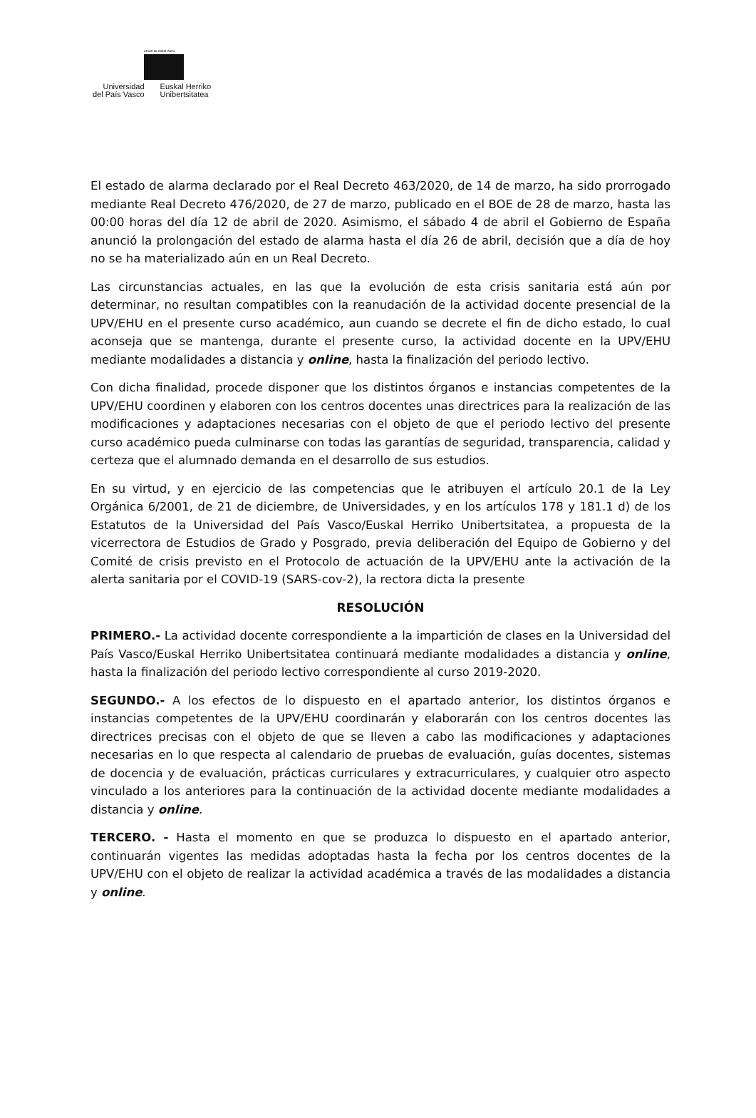eman ta zabal zazu
Universidad
del País Vasco
Euskal Herriko
Unibertsitatea
El estado de alarma declarado por el Real Decreto 463/2020, de 14 de marzo, ha sido prorrogado mediante Real Decreto 476/2020, de 27 de marzo, publicado en el BOE de 28 de marzo, hasta las 00:00 horas del día 12 de abril de 2020. Asimismo, el sábado 4 de abril el Gobierno de España anunció la prolongación del estado de alarma hasta el día 26 de abril, decisión que a día de hoy no se ha materializado aún en un Real Decreto.
Las circunstancias actuales, en las que la evolución de esta crisis sanitaria está aún por determinar, no resultan compatibles con la reanudación de la actividad docente presencial de la UPV/EHU en el presente curso académico, aun cuando se decrete el fin de dicho estado, lo cual aconseja que se mantenga, durante el presente curso, la actividad docente en la UPV/EHU mediante modalidades a distancia y online, hasta la finalización del periodo lectivo.
Con dicha finalidad, procede disponer que los distintos órganos e instancias competentes de la UPV/EHU coordinen y elaboren con los centros docentes unas directrices para la realización de las modificaciones y adaptaciones necesarias con el objeto de que el periodo lectivo del presente curso académico pueda culminarse con todas las garantías de seguridad, transparencia, calidad y certeza que el alumnado demanda en el desarrollo de sus estudios.
En su virtud, y en ejercicio de las competencias que le atribuyen el artículo 20.1 de la Ley Orgánica 6/2001, de 21 de diciembre, de Universidades, y en los artículos 178 y 181.1 d) de los Estatutos de la Universidad del País Vasco/Euskal Herriko Unibertsitatea, a propuesta de la vicerrectora de Estudios de Grado y Posgrado, previa deliberación del Equipo de Gobierno y del Comité de crisis previsto en el Protocolo de actuación de la UPV/EHU ante la activación de la alerta sanitaria por el COVID-19 (SARS-cov-2), la rectora dicta la presente
RESOLUCIÓN
PRIMERO.- La actividad docente correspondiente a la impartición de clases en la Universidad del País Vasco/Euskal Herriko Unibertsitatea continuará mediante modalidades a distancia y online, hasta la finalización del periodo lectivo correspondiente al curso 2019-2020.
SEGUNDO.- A los efectos de lo dispuesto en el apartado anterior, los distintos órganos e instancias competentes de la UPV/EHU coordinarán y elaborarán con los centros docentes las directrices precisas con el objeto de que se lleven a cabo las modificaciones y adaptaciones necesarias en lo que respecta al calendario de pruebas de evaluación, guías docentes, sistemas de docencia y de evaluación, prácticas curriculares y extracurriculares, y cualquier otro aspecto vinculado a los anteriores para la continuación de la actividad docente mediante modalidades a distancia y online.
TERCERO. - Hasta el momento en que se produzca lo dispuesto en el apartado anterior, continuarán vigentes las medidas adoptadas hasta la fecha por los centros docentes de la UPV/EHU con el objeto de realizar la actividad académica a través de las modalidades a distancia y online.